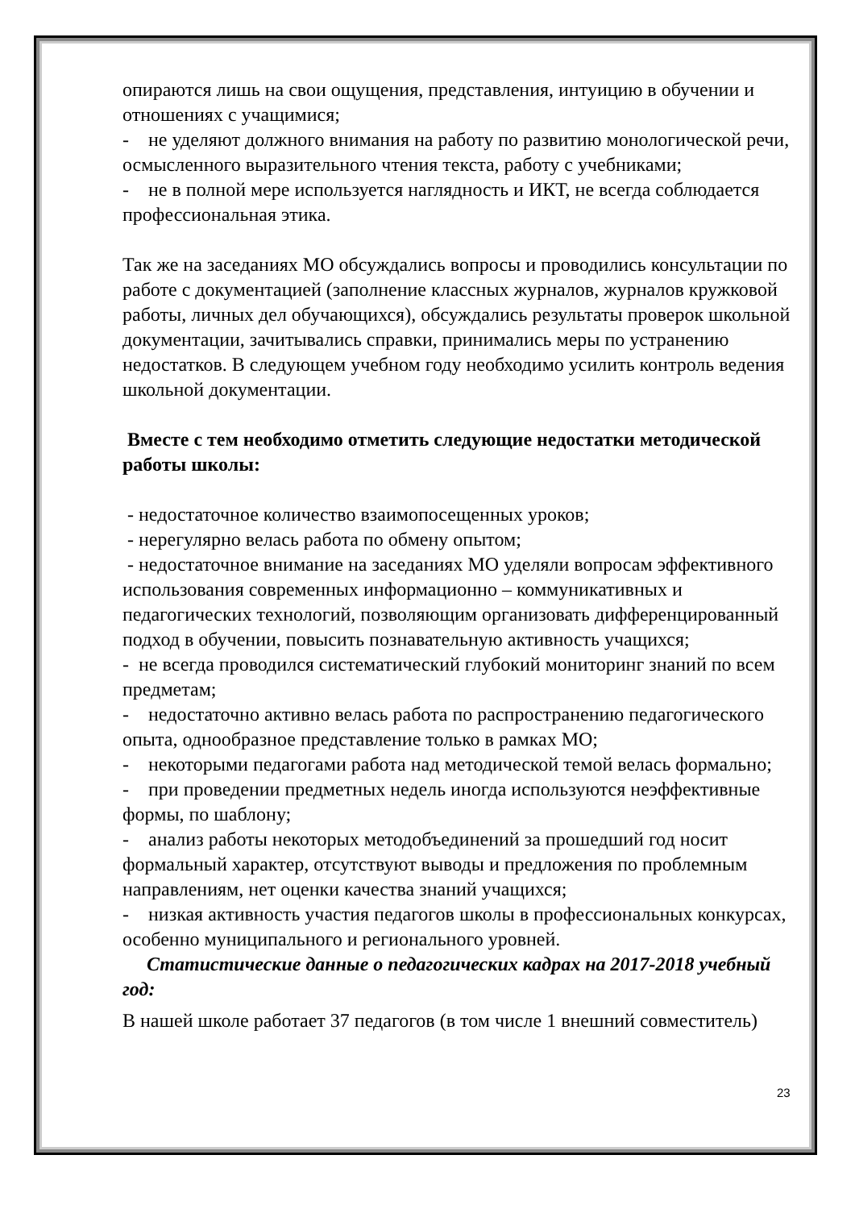опираются лишь на свои ощущения, представления, интуицию в обучении и отношениях с учащимися;
- не уделяют должного внимания на работу по развитию монологической речи, осмысленного выразительного чтения текста, работу с учебниками;
- не в полной мере используется наглядность и ИКТ, не всегда соблюдается профессиональная этика.
Так же на заседаниях МО обсуждались вопросы и проводились консультации по работе с документацией (заполнение классных журналов, журналов кружковой работы, личных дел обучающихся), обсуждались результаты проверок школьной документации, зачитывались справки, принимались меры по устранению недостатков. В следующем учебном году необходимо усилить контроль ведения школьной документации.
Вместе с тем необходимо отметить следующие недостатки методической работы школы:
- недостаточное количество взаимопосещенных уроков;
- нерегулярно велась работа по обмену опытом;
- недостаточное внимание на заседаниях МО уделяли вопросам эффективного использования современных информационно – коммуникативных и педагогических технологий, позволяющим организовать дифференцированный подход в обучении, повысить познавательную активность учащихся;
- не всегда проводился систематический глубокий мониторинг знаний по всем предметам;
- недостаточно активно велась работа по распространению педагогического опыта, однообразное представление только в рамках МО;
- некоторыми педагогами работа над методической темой велась формально;
- при проведении предметных недель иногда используются неэффективные формы, по шаблону;
- анализ работы некоторых методобъединений за прошедший год носит формальный характер, отсутствуют выводы и предложения по проблемным направлениям, нет оценки качества знаний учащихся;
- низкая активность участия педагогов школы в профессиональных конкурсах, особенно муниципального и регионального уровней.
Статистические данные о педагогических кадрах на 2017-2018 учебный год:
В нашей школе работает 37 педагогов (в том числе 1 внешний совместитель)
23